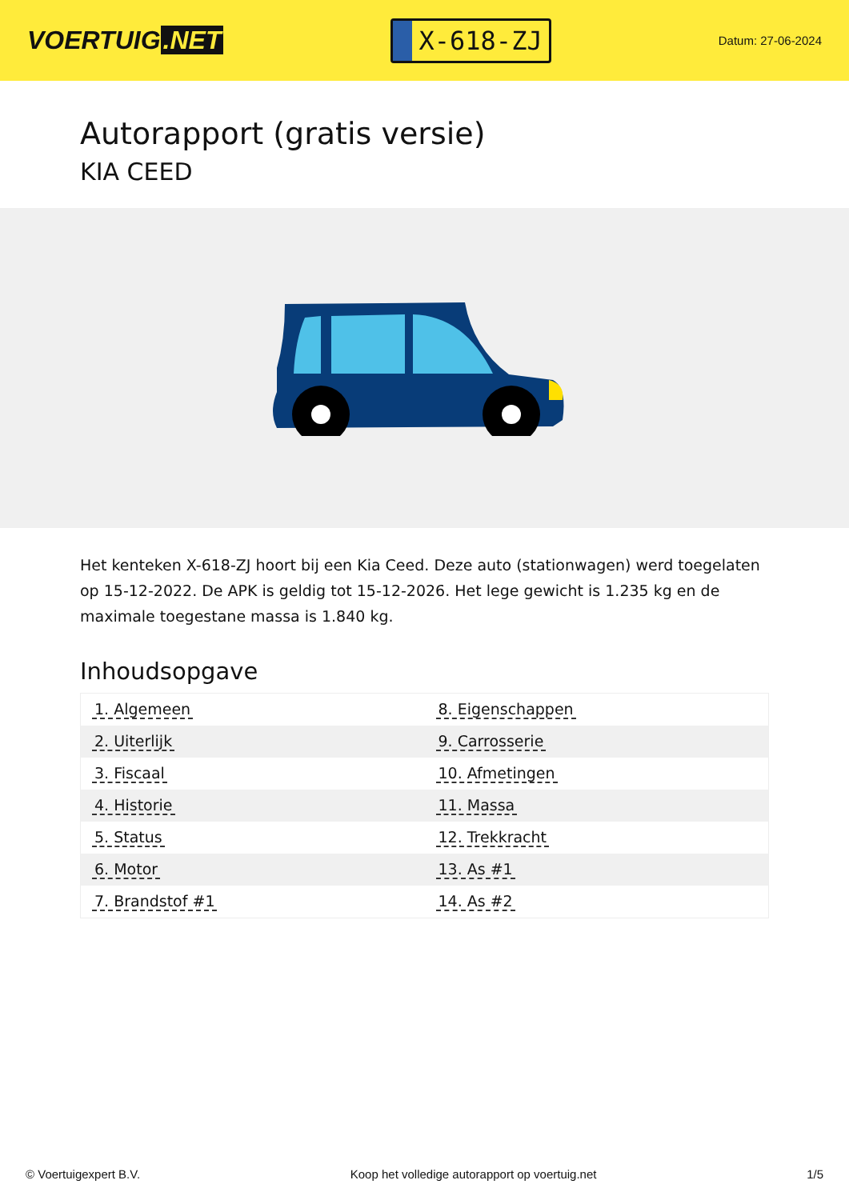VOERTUIG.NET
X-618-ZJ
Datum: 27-06-2024
Autorapport (gratis versie)
KIA CEED
Het kenteken X-618-ZJ hoort bij een Kia Ceed. Deze auto (stationwagen) werd toegelaten op 15-12-2022. De APK is geldig tot 15-12-2026. Het lege gewicht is 1.235 kg en de maximale toegestane massa is 1.840 kg.
Inhoudsopgave
| 1. Algemeen | 8. Eigenschappen |
| 2. Uiterlijk | 9. Carrosserie |
| 3. Fiscaal | 10. Afmetingen |
| 4. Historie | 11. Massa |
| 5. Status | 12. Trekkracht |
| 6. Motor | 13. As #1 |
| 7. Brandstof #1 | 14. As #2 |
© Voertuigexpert B.V. Koop het volledige autorapport op voertuig.net 1/5